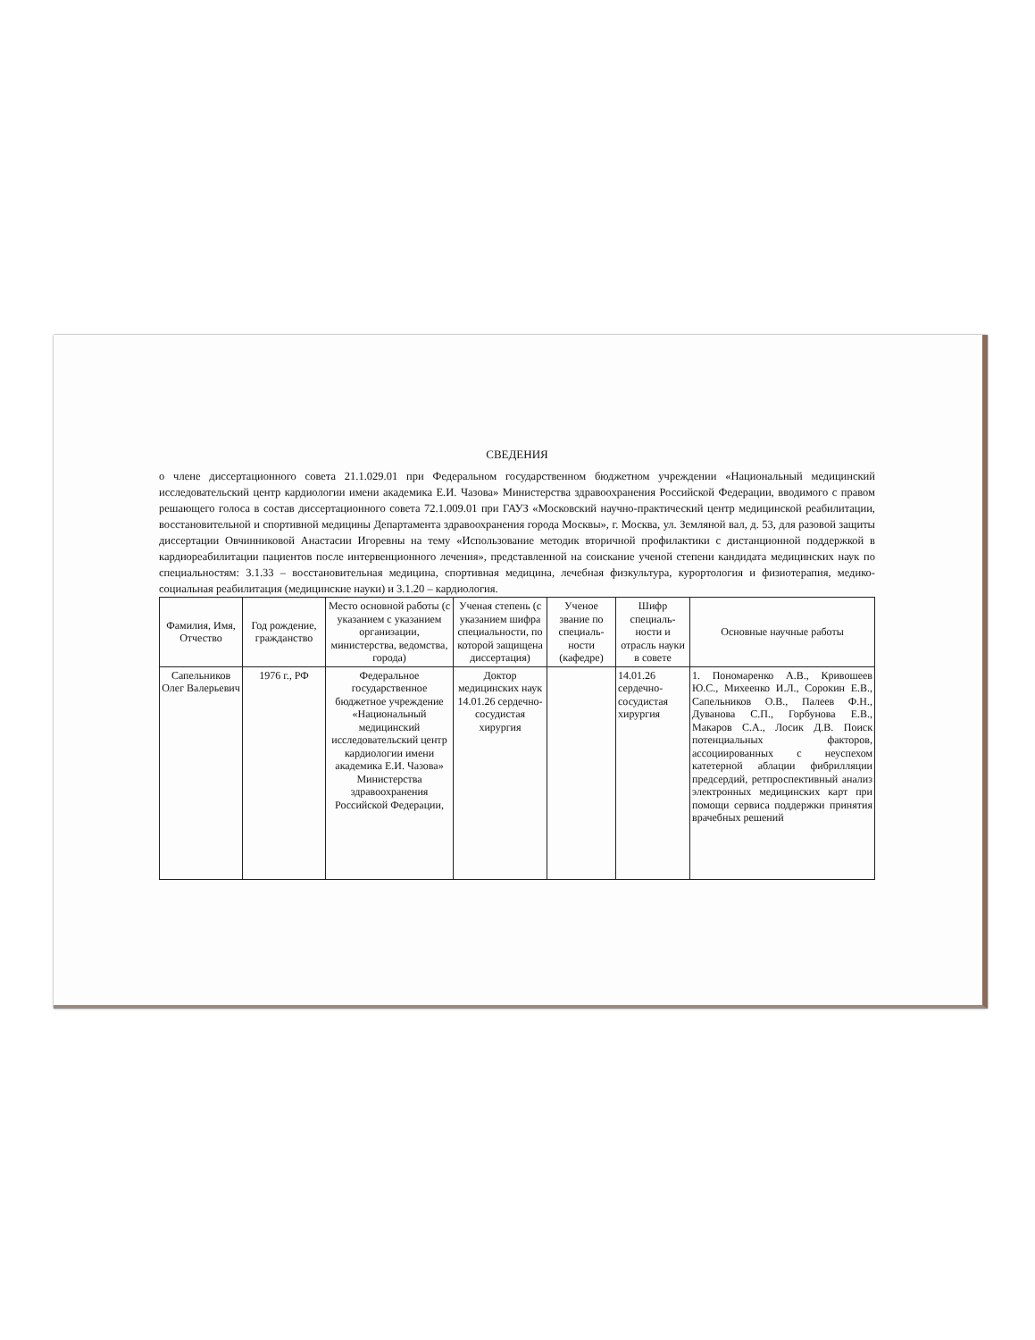СВЕДЕНИЯ
о члене диссертационного совета 21.1.029.01 при Федеральном государственном бюджетном учреждении «Национальный медицинский исследовательский центр кардиологии имени академика Е.И. Чазова» Министерства здравоохранения Российской Федерации, вводимого с правом решающего голоса в состав диссертационного совета 72.1.009.01 при ГАУЗ «Московский научно-практический центр медицинской реабилитации, восстановительной и спортивной медицины Департамента здравоохранения города Москвы», г. Москва, ул. Земляной вал, д. 53, для разовой защиты диссертации Овчинниковой Анастасии Игоревны на тему «Использование методик вторичной профилактики с дистанционной поддержкой в кардиореабилитации пациентов после интервенционного лечения», представленной на соискание ученой степени кандидата медицинских наук по специальностям: 3.1.33 – восстановительная медицина, спортивная медицина, лечебная физкультура, курортология и физиотерапия, медико-социальная реабилитация (медицинские науки) и 3.1.20 – кардиология.
| Фамилия, Имя, Отчество | Год рождение, гражданство | Место основной работы (с указанием с указанием организации, министерства, ведомства, города) | Ученая степень (с указанием шифра специальности, по которой защищена диссертация) | Ученое звание по специаль-ности (кафедре) | Шифр специаль-ности и отрасль науки в совете | Основные научные работы |
| --- | --- | --- | --- | --- | --- | --- |
| Сапельников Олег Валерьевич | 1976 г., РФ | Федеральное государственное бюджетное учреждение «Национальный медицинский исследовательский центр кардиологии имени академика Е.И. Чазова» Министерства здравоохранения Российской Федерации, | Доктор медицинских наук 14.01.26 сердечно-сосудистая хирургия | | 14.01.26 сердечно-сосудистая хирургия | 1. Пономаренко А.В., Кривошеев Ю.С., Михеенко И.Л., Сорокин Е.В., Сапельников О.В., Палеев Ф.Н., Дуванова С.П., Горбунова Е.В., Макаров С.А., Лосик Д.В. Поиск потенциальных факторов, ассоциированных с неуспехом катетерной аблации фибрилляции предсердий, ретпроспективный анализ электронных медицинских карт при помощи сервиса поддержки принятия врачебных решений |